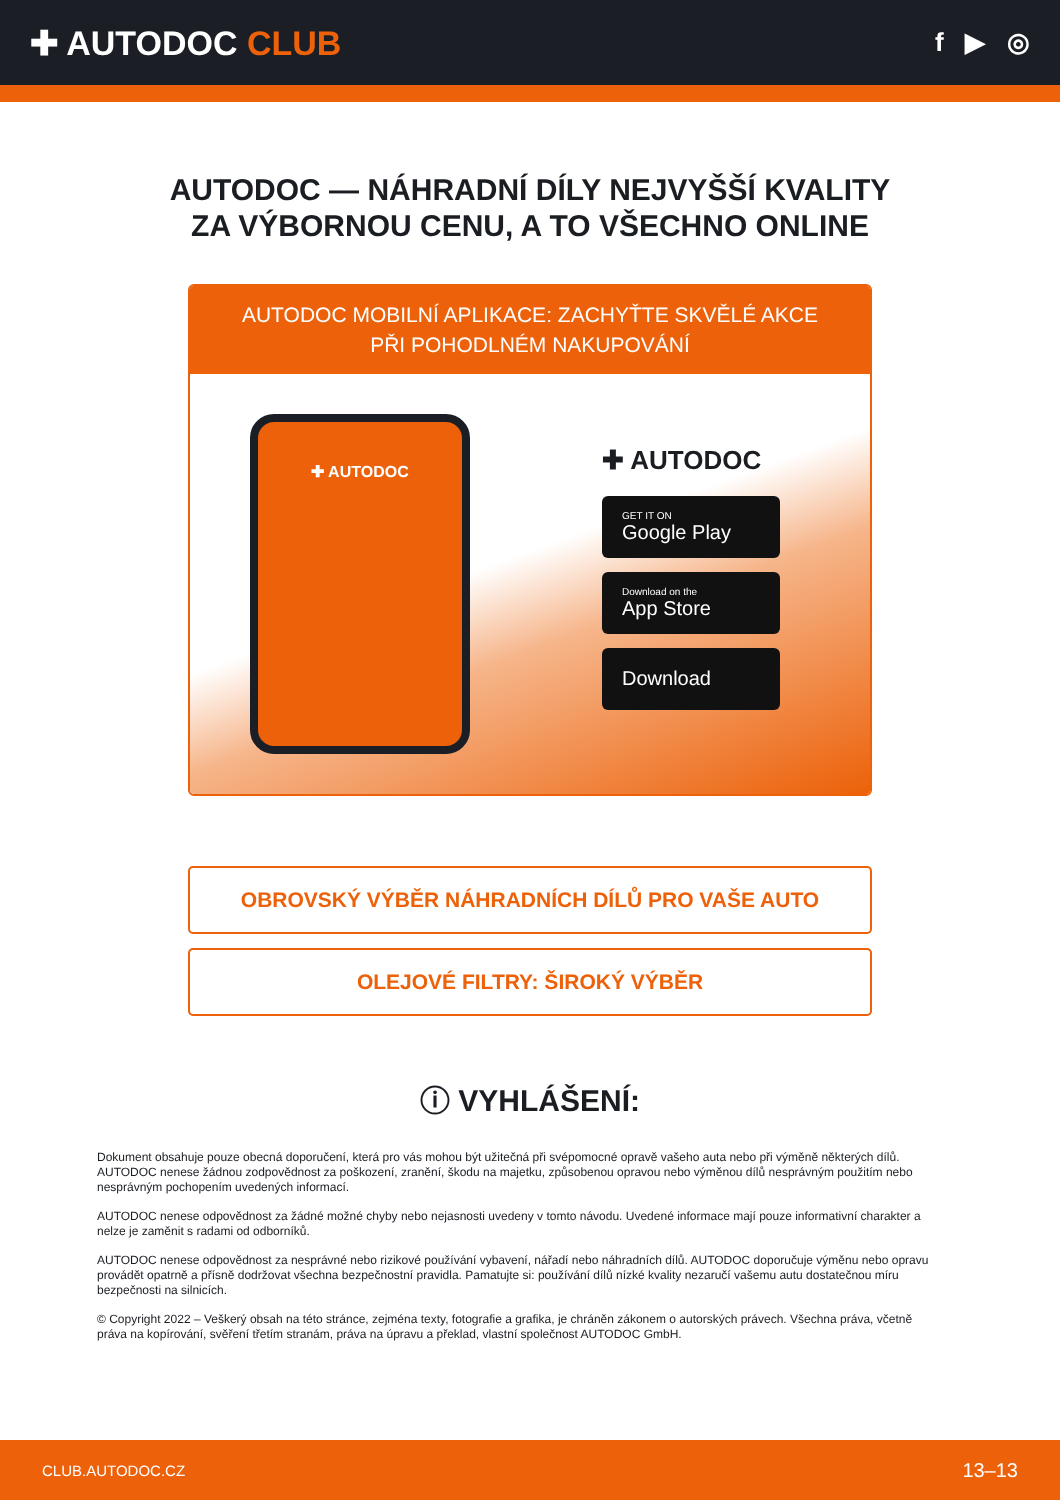✚ AUTODOC CLUB
f ▶ ◎
AUTODOC — NÁHRADNÍ DÍLY NEJVYŠŠÍ KVALITY ZA VÝBORNOU CENU, A TO VŠECHNO ONLINE
AUTODOC MOBILNÍ APLIKACE: ZACHYŤTE SKVĚLÉ AKCE PŘI POHODLNÉM NAKUPOVÁNÍ
✚ AUTODOC
✚ AUTODOC
GET IT ON
Google Play
Download on the
App Store
Download
OBROVSKÝ VÝBĚR NÁHRADNÍCH DÍLŮ PRO VAŠE AUTO
OLEJOVÉ FILTRY: ŠIROKÝ VÝBĚR
ⓘ VYHLÁŠENÍ:
Dokument obsahuje pouze obecná doporučení, která pro vás mohou být užitečná při svépomocné opravě vašeho auta nebo při výměně některých dílů. AUTODOC nenese žádnou zodpovědnost za poškození, zranění, škodu na majetku, způsobenou opravou nebo výměnou dílů nesprávným použitím nebo nesprávným pochopením uvedených informací.
AUTODOC nenese odpovědnost za žádné možné chyby nebo nejasnosti uvedeny v tomto návodu. Uvedené informace mají pouze informativní charakter a nelze je zaměnit s radami od odborníků.
AUTODOC nenese odpovědnost za nesprávné nebo rizikové používání vybavení, nářadí nebo náhradních dílů. AUTODOC doporučuje výměnu nebo opravu provádět opatrně a přísně dodržovat všechna bezpečnostní pravidla. Pamatujte si: používání dílů nízké kvality nezaručí vašemu autu dostatečnou míru bezpečnosti na silnicích.
© Copyright 2022 – Veškerý obsah na této stránce, zejména texty, fotografie a grafika, je chráněn zákonem o autorských právech. Všechna práva, včetně práva na kopírování, svěření třetím stranám, práva na úpravu a překlad, vlastní společnost AUTODOC GmbH.
CLUB.AUTODOC.CZ 13–13